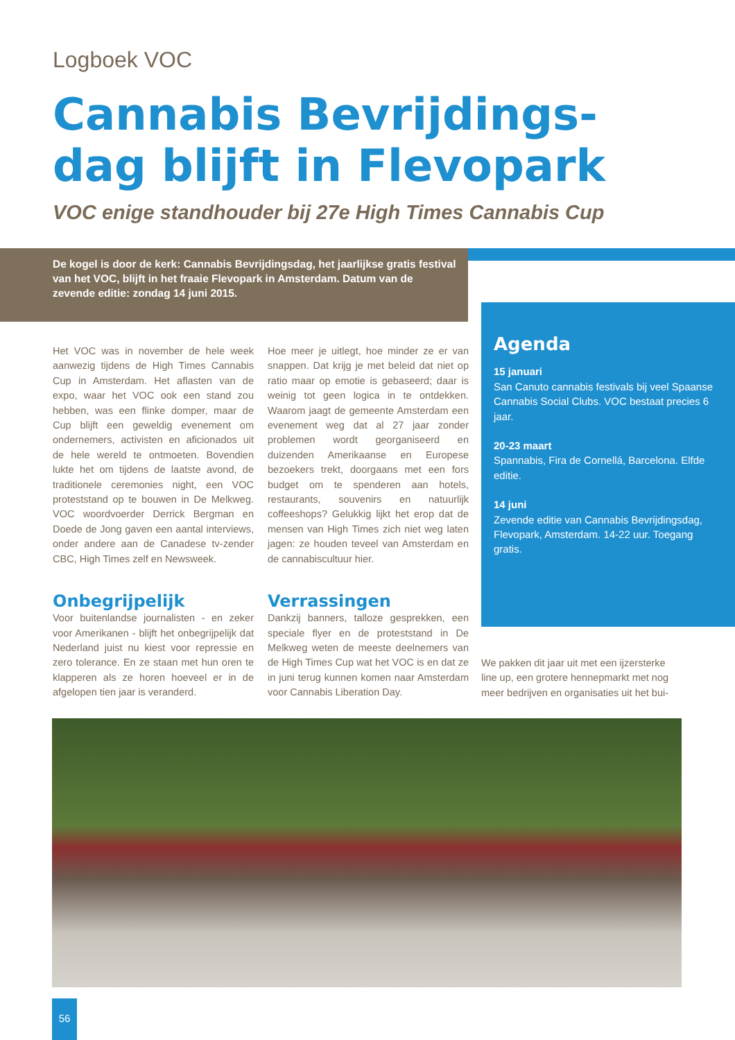Logboek VOC
Cannabis Bevrijdings-
dag blijft in Flevopark
VOC enige standhouder bij 27e High Times Cannabis Cup
De kogel is door de kerk: Cannabis Bevrijdingsdag, het jaarlijkse gratis festival van het VOC, blijft in het fraaie Flevopark in Amsterdam. Datum van de zevende editie: zondag 14 juni 2015.
Het VOC was in november de hele week aanwezig tijdens de High Times Cannabis Cup in Amsterdam. Het aflasten van de expo, waar het VOC ook een stand zou hebben, was een flinke domper, maar de Cup blijft een geweldig evenement om ondernemers, activisten en aficionados uit de hele wereld te ontmoeten. Bovendien lukte het om tijdens de laatste avond, de traditionele ceremonies night, een VOC proteststand op te bouwen in De Melkweg. VOC woordvoerder Derrick Bergman en Doede de Jong gaven een aantal interviews, onder andere aan de Canadese tv-zender CBC, High Times zelf en Newsweek.
Onbegrijpelijk
Voor buitenlandse journalisten - en zeker voor Amerikanen - blijft het onbegrijpelijk dat Nederland juist nu kiest voor repressie en zero tolerance. En ze staan met hun oren te klapperen als ze horen hoeveel er in de afgelopen tien jaar is veranderd.
Hoe meer je uitlegt, hoe minder ze er van snappen. Dat krijg je met beleid dat niet op ratio maar op emotie is gebaseerd; daar is weinig tot geen logica in te ontdekken. Waarom jaagt de gemeente Amsterdam een evenement weg dat al 27 jaar zonder problemen wordt georganiseerd en duizenden Amerikaanse en Europese bezoekers trekt, doorgaans met een fors budget om te spenderen aan hotels, restaurants, souvenirs en natuurlijk coffeeshops? Gelukkig lijkt het erop dat de mensen van High Times zich niet weg laten jagen: ze houden teveel van Amsterdam en de cannabiscultuur hier.
Verrassingen
Dankzij banners, talloze gesprekken, een speciale flyer en de proteststand in De Melkweg weten de meeste deelnemers van de High Times Cup wat het VOC is en dat ze in juni terug kunnen komen naar Amsterdam voor Cannabis Liberation Day.
Agenda
15 januari
San Canuto cannabis festivals bij veel Spaanse Cannabis Social Clubs. VOC bestaat precies 6 jaar.
20-23 maart
Spannabis, Fira de Cornellá, Barcelona. Elfde editie.
14 juni
Zevende editie van Cannabis Bevrijdingsdag, Flevopark, Amsterdam. 14-22 uur. Toegang gratis.
We pakken dit jaar uit met een ijzersterke line up, een grotere hennepmarkt met nog meer bedrijven en organisaties uit het bui-
56